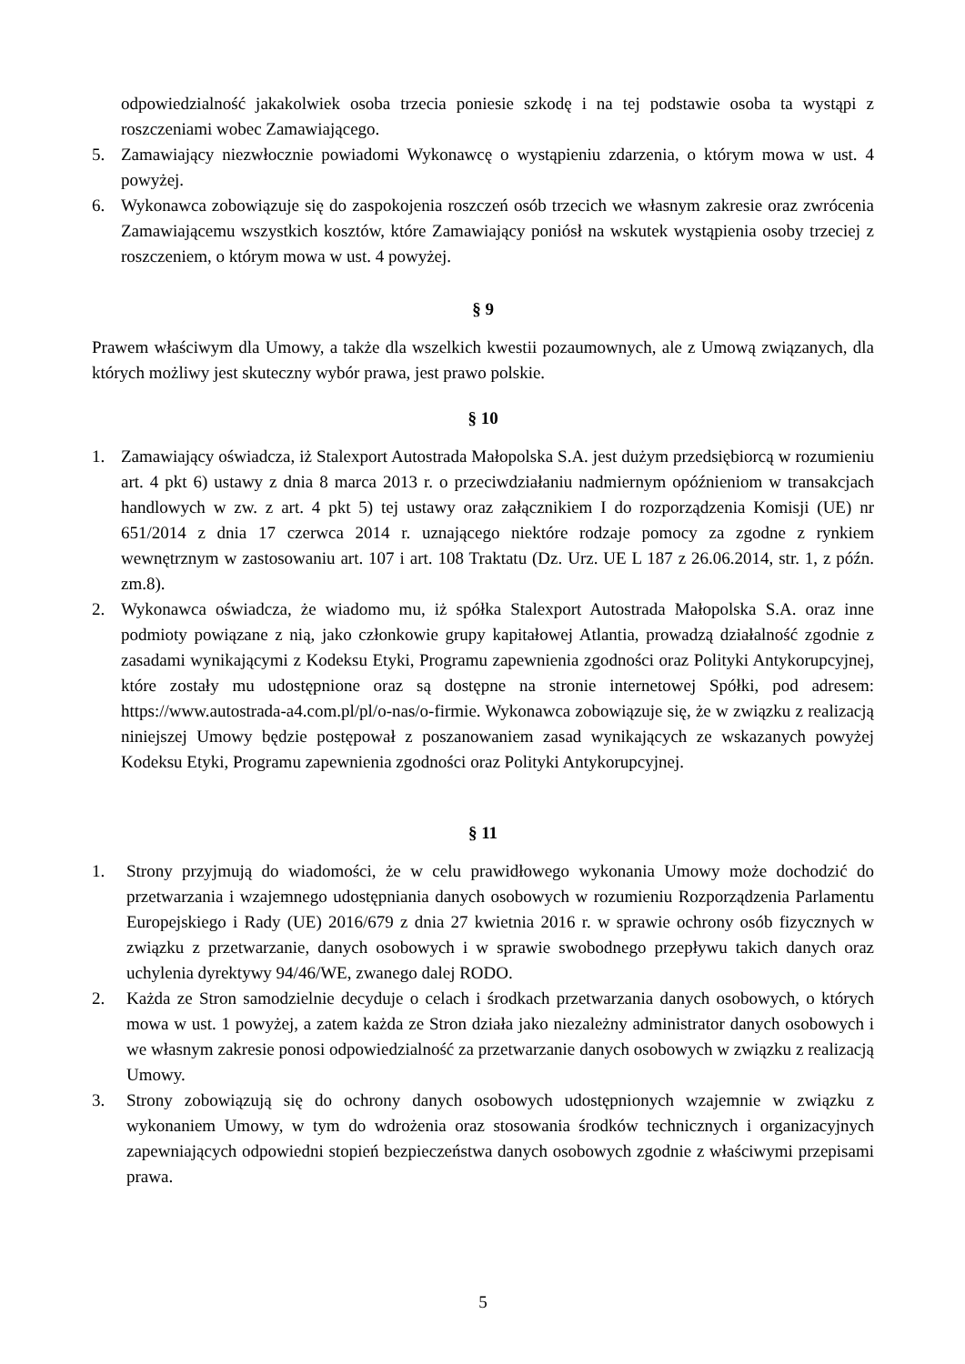odpowiedzialność jakakolwiek osoba trzecia poniesie szkodę i na tej podstawie osoba ta wystąpi z roszczeniami wobec Zamawiającego.
5. Zamawiający niezwłocznie powiadomi Wykonawcę o wystąpieniu zdarzenia, o którym mowa w ust. 4 powyżej.
6. Wykonawca zobowiązuje się do zaspokojenia roszczeń osób trzecich we własnym zakresie oraz zwrócenia Zamawiającemu wszystkich kosztów, które Zamawiający poniósł na wskutek wystąpienia osoby trzeciej z roszczeniem, o którym mowa w ust. 4 powyżej.
§ 9
Prawem właściwym dla Umowy, a także dla wszelkich kwestii pozaumownych, ale z Umową związanych, dla których możliwy jest skuteczny wybór prawa, jest prawo polskie.
§ 10
1. Zamawiający oświadcza, iż Stalexport Autostrada Małopolska S.A. jest dużym przedsiębiorcą w rozumieniu art. 4 pkt 6) ustawy z dnia 8 marca 2013 r. o przeciwdziałaniu nadmiernym opóźnieniom w transakcjach handlowych w zw. z art. 4 pkt 5) tej ustawy oraz załącznikiem I do rozporządzenia Komisji (UE) nr 651/2014 z dnia 17 czerwca 2014 r. uznającego niektóre rodzaje pomocy za zgodne z rynkiem wewnętrznym w zastosowaniu art. 107 i art. 108 Traktatu (Dz. Urz. UE L 187 z 26.06.2014, str. 1, z późn. zm.8).
2. Wykonawca oświadcza, że wiadomo mu, iż spółka Stalexport Autostrada Małopolska S.A. oraz inne podmioty powiązane z nią, jako członkowie grupy kapitałowej Atlantia, prowadzą działalność zgodnie z zasadami wynikającymi z Kodeksu Etyki, Programu zapewnienia zgodności oraz Polityki Antykorupcyjnej, które zostały mu udostępnione oraz są dostępne na stronie internetowej Spółki, pod adresem: https://www.autostrada-a4.com.pl/pl/o-nas/o-firmie. Wykonawca zobowiązuje się, że w związku z realizacją niniejszej Umowy będzie postępował z poszanowaniem zasad wynikających ze wskazanych powyżej Kodeksu Etyki, Programu zapewnienia zgodności oraz Polityki Antykorupcyjnej.
§ 11
1. Strony przyjmują do wiadomości, że w celu prawidłowego wykonania Umowy może dochodzić do przetwarzania i wzajemnego udostępniania danych osobowych w rozumieniu Rozporządzenia Parlamentu Europejskiego i Rady (UE) 2016/679 z dnia 27 kwietnia 2016 r. w sprawie ochrony osób fizycznych w związku z przetwarzanie, danych osobowych i w sprawie swobodnego przepływu takich danych oraz uchylenia dyrektywy 94/46/WE, zwanego dalej RODO.
2. Każda ze Stron samodzielnie decyduje o celach i środkach przetwarzania danych osobowych, o których mowa w ust. 1 powyżej, a zatem każda ze Stron działa jako niezależny administrator danych osobowych i we własnym zakresie ponosi odpowiedzialność za przetwarzanie danych osobowych w związku z realizacją Umowy.
3. Strony zobowiązują się do ochrony danych osobowych udostępnionych wzajemnie w związku z wykonaniem Umowy, w tym do wdrożenia oraz stosowania środków technicznych i organizacyjnych zapewniających odpowiedni stopień bezpieczeństwa danych osobowych zgodnie z właściwymi przepisami prawa.
5